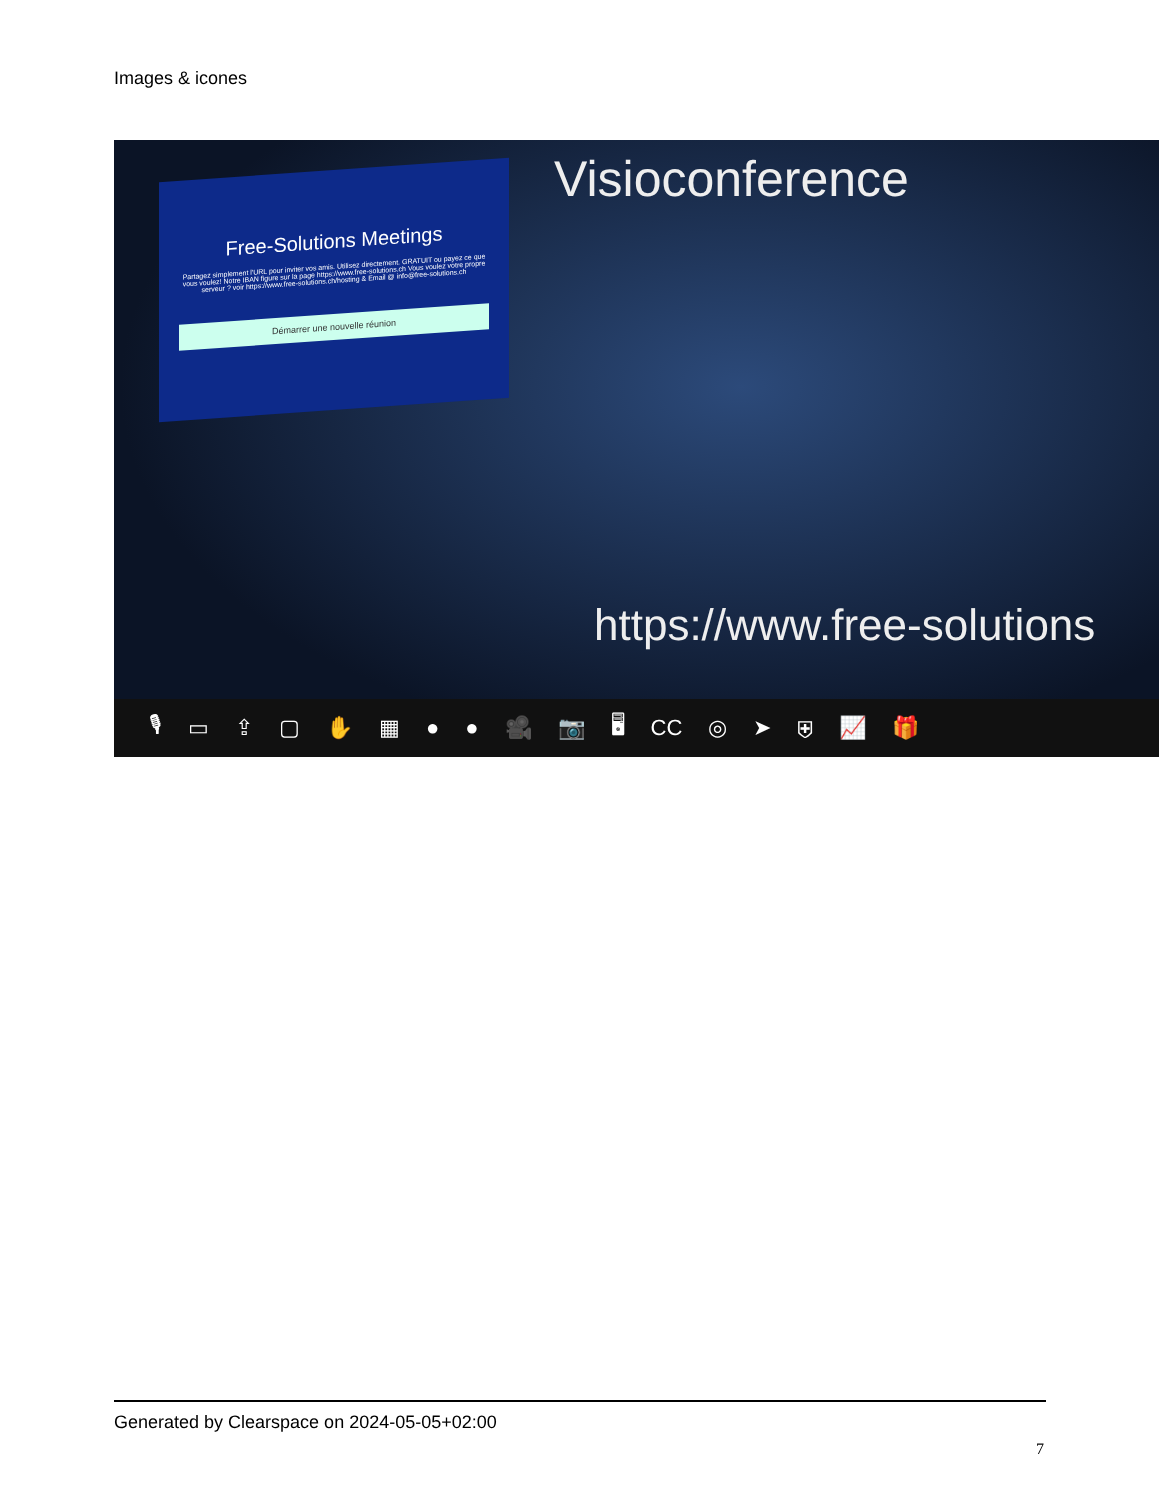Images & icones
Free-Solutions Meetings
Partagez simplement l'URL pour inviter vos amis. Utilisez directement. GRATUIT ou payez ce que vous voulez! Notre IBAN figure sur la page https://www.free-solutions.ch Vous voulez votre propre serveur ? voir https://www.free-solutions.ch/hosting & Email @ info@free-solutions.ch
Démarrer une nouvelle réunion
Visioconference
https://www.free-solutions
🎙 ▭ ⇪ ▢ ✋ ▦ ● ● 🎥 📷 🖥 CC ◎ ➤ ⛨ 📈 🎁
Generated by Clearspace on 2024-05-05+02:00
7